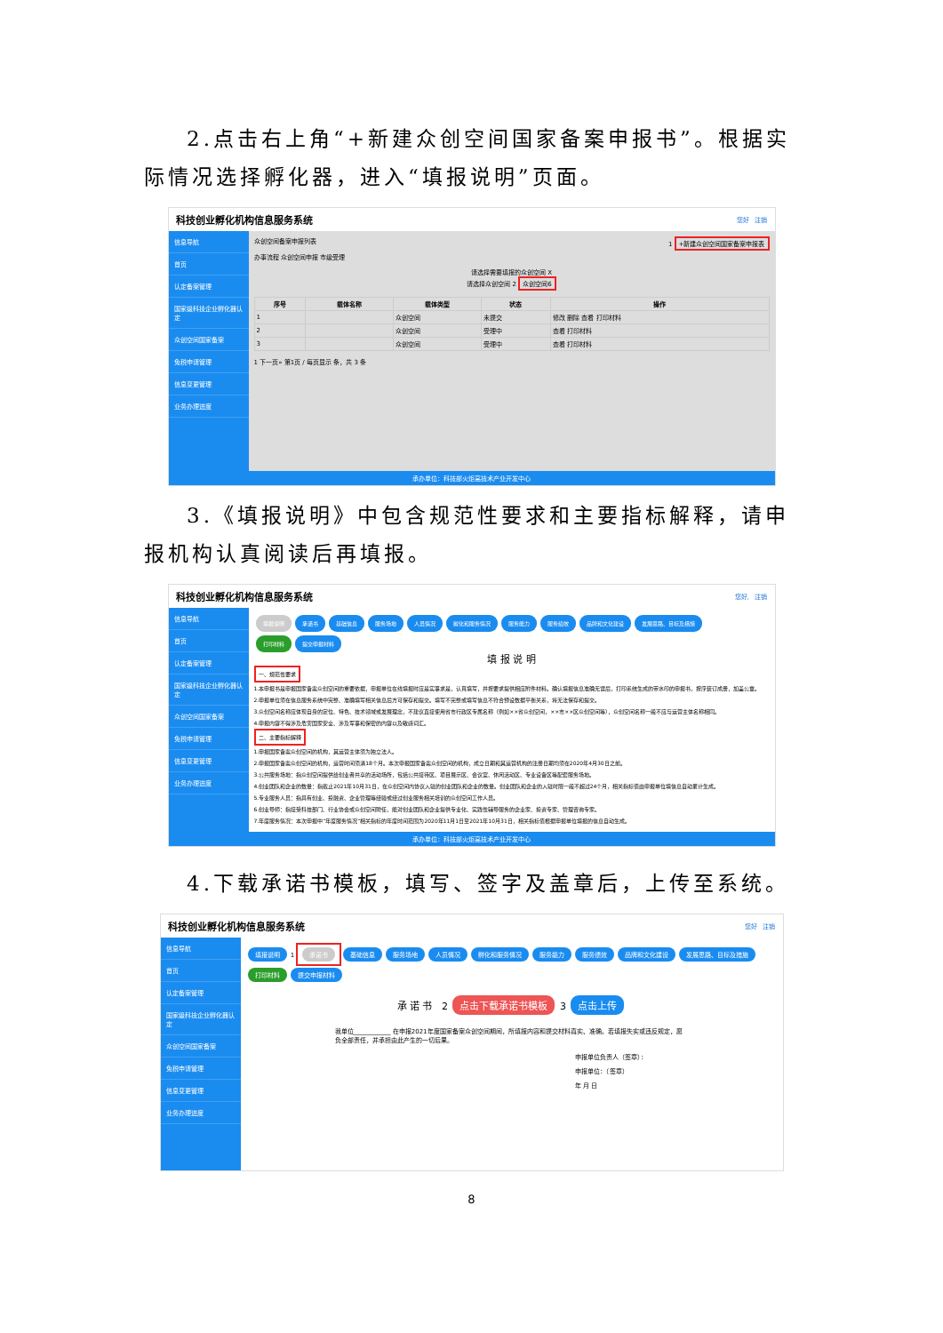2.点击右上角“+新建众创空间国家备案申报书”。根据实际情况选择孵化器，进入“填报说明”页面。
科技创业孵化机构信息服务系统 您好 注销
信息导航
首页
认定备案管理
国家级科技企业孵化器认定
众创空间国家备案
免税申请管理
信息变更管理
业务办理进度
众创空间备案申报列表 1 +新建众创空间国家备案申报表
办事流程 众创空间申报 市级受理
请选择需要填报的众创空间 X
请选择众创空间 2 众创空间6
| 序号 | 载体名称 | 载体类型 | 状态 | 操作 |
| --- | --- | --- | --- | --- |
| 1 | | 众创空间 | 未提交 | 修改 删除 查看 打印材料 |
| 2 | | 众创空间 | 受理中 | 查看 打印材料 |
| 3 | | 众创空间 | 受理中 | 查看 打印材料 |
1 下一页» 第1页 / 每页显示 条，共 3 条
承办单位：科技部火炬高技术产业开发中心
3.《填报说明》中包含规范性要求和主要指标解释，请申报机构认真阅读后再填报。
科技创业孵化机构信息服务系统 您好, 注销
信息导航
首页
认定备案管理
国家级科技企业孵化器认定
众创空间国家备案
免税申请管理
信息变更管理
业务办理进度
填报说明 承诺书 基础信息 服务场地 人员情况 孵化和服务情况 服务能力 服务绩效 品牌和文化建设 发展思路、目标及措施
打印材料 提交申报材料
填 报 说 明
一、规范性要求
1.本申报书是申报国家备案众创空间的重要依据，申报单位在线填报时应是实事求是，认真填写，并按要求提供相应附件材料。确认填报信息准确无误后，打印系统生成的带水印的申报书，按序装订成册，加盖公章。
2.申报单位须在信息服务系统中完整、准确填写相关信息后方可保存和提交。填写不完整或填写信息不符合预设数据平衡关系，将无法保存和提交。
3.众创空间名称应体现自身的定位、特色、技术领域或发展理念，不建议直接使用省市行政区专属名称（例如××省众创空间，××市××区众创空间等），众创空间名称一般不应与运营主体名称相同。
4.申报内容不得涉及危害国家安全、涉及军事和保密的内容以及敏感词汇。
二、主要指标解释
1.申报国家备案众创空间的机构，其运营主体须为独立法人。
2.申报国家备案众创空间的机构，运营时间须满18个月。本次申报国家备案众创空间的机构，成立日期和其运营机构的注册日期均须在2020年4月30日之前。
3.公共服务场地：指众创空间提供给创业者共享的活动场所，包括公共接待区、项目展示区、会议室、休闲活动区、专业设备区等配套服务场地。
4.创业团队和企业的数量：指截止2021年10月31日，在众创空间内协议入驻的创业团队和企业的数量。创业团队和企业的入驻时限一般不超过24个月，相关指标值由申报单位填信息自动累计生成。
5.专业服务人员：指具有创业、投融资、企业管理等经验或经过创业服务相关培训的众创空间工作人员。
6.创业导师：指接受科技部门、行业协会或众创空间聘任，能对创业团队和企业提供专业化、实践性辅导服务的企业家、投资专家、管理咨询专家。
7.年度服务情况：本次申报中“年度服务情况”相关指标的年度时间范围为2020年11月1日至2021年10月31日，相关指标值根据申报单位填报的信息自动生成。
承办单位：科技部火炬高技术产业开发中心
4.下载承诺书模板，填写、签字及盖章后，上传至系统。
科技创业孵化机构信息服务系统 您好 注销
信息导航
首页
认定备案管理
国家级科技企业孵化器认定
众创空间国家备案
免税申请管理
信息变更管理
业务办理进度
填报说明 1 承诺书 基础信息 服务场地 人员情况 孵化和服务情况 服务能力 服务绩效 品牌和文化建设 发展思路、目标及措施
打印材料 提交申报材料
承 诺 书 2 点击下载承诺书模板 3 点击上传
我单位____________ 在申报2021年度国家备案众创空间期间，所填报内容和提交材料真实、准确。若填报失实或违反规定，愿负全部责任，并承担由此产生的一切后果。
申报单位负责人（签章）：
申报单位：（签章）
年 月 日
8